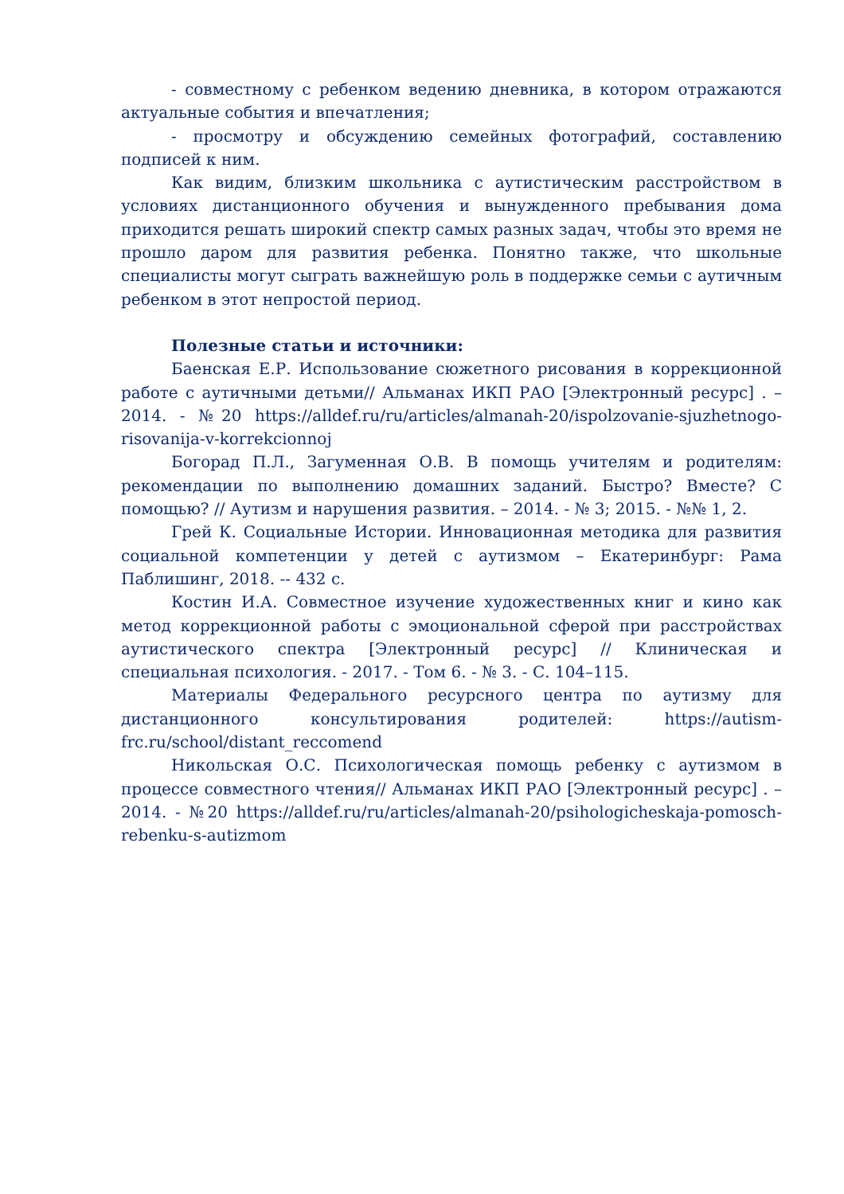- совместному с ребенком ведению дневника, в котором отражаются актуальные события и впечатления;
- просмотру и обсуждению семейных фотографий, составлению подписей к ним.
Как видим, близким школьника с аутистическим расстройством в условиях дистанционного обучения и вынужденного пребывания дома приходится решать широкий спектр самых разных задач, чтобы это время не прошло даром для развития ребенка. Понятно также, что школьные специалисты могут сыграть важнейшую роль в поддержке семьи с аутичным ребенком в этот непростой период.
Полезные статьи и источники:
Баенская Е.Р. Использование сюжетного рисования в коррекционной работе с аутичными детьми// Альманах ИКП РАО [Электронный ресурс] . – 2014. - №20 https://alldef.ru/ru/articles/almanah-20/ispolzovanie-sjuzhetnogo-risovanija-v-korrekcionnoj
Богорад П.Л., Загуменная О.В. В помощь учителям и родителям: рекомендации по выполнению домашних заданий. Быстро? Вместе? С помощью? // Аутизм и нарушения развития. – 2014. - № 3; 2015. - №№ 1, 2.
Грей К. Социальные Истории. Инновационная методика для развития социальной компетенции у детей с аутизмом – Екатеринбург: Рама Паблишинг, 2018. -- 432 с.
Костин И.А. Совместное изучение художественных книг и кино как метод коррекционной работы с эмоциональной сферой при расстройствах аутистического спектра [Электронный ресурс] // Клиническая и специальная психология. - 2017. - Том 6. - № 3. - С. 104–115.
Материалы Федерального ресурсного центра по аутизму для дистанционного консультирования родителей: https://autism-frc.ru/school/distant_reccomend
Никольская О.С. Психологическая помощь ребенку с аутизмом в процессе совместного чтения// Альманах ИКП РАО [Электронный ресурс] . – 2014. - №20 https://alldef.ru/ru/articles/almanah-20/psihologicheskaja-pomosch-rebenku-s-autizmom